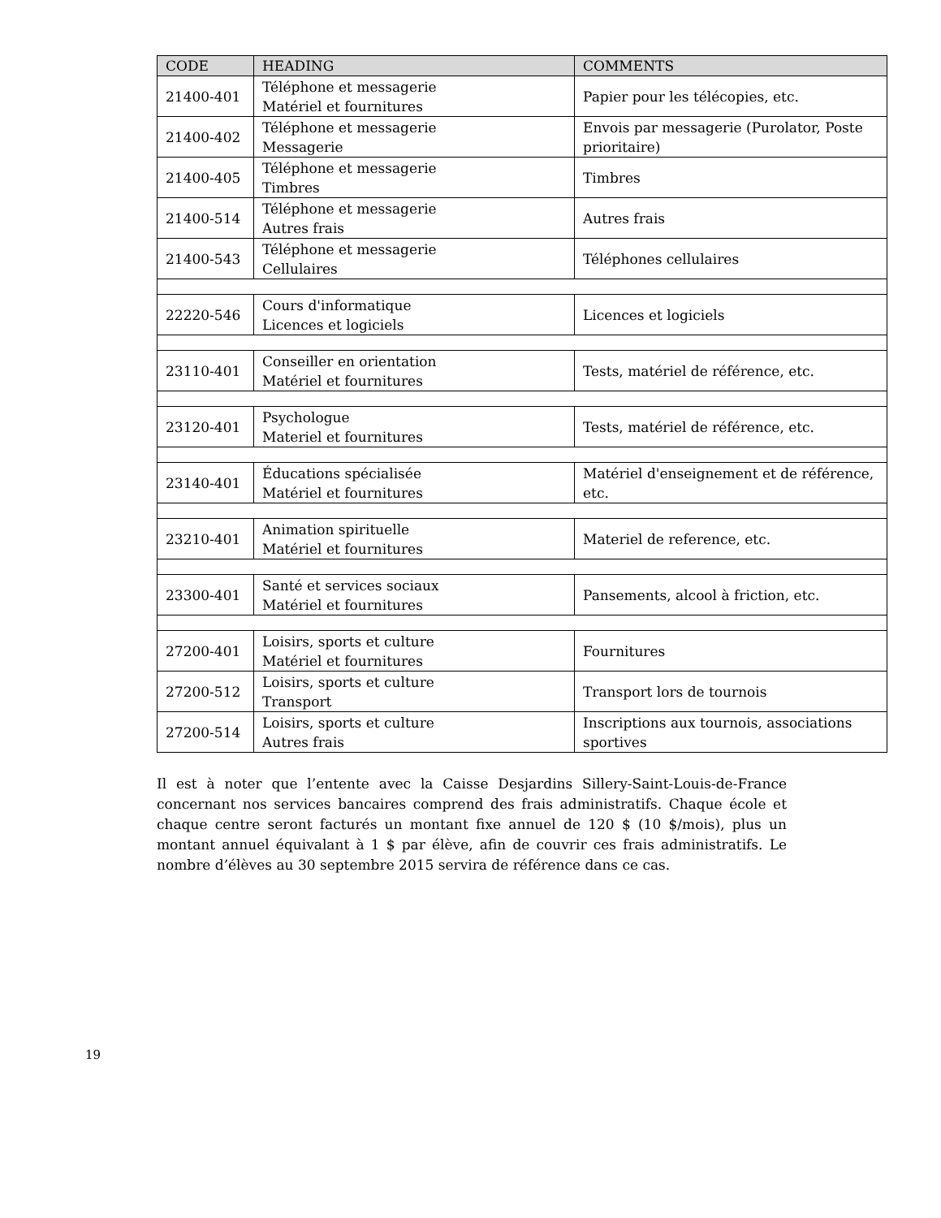| CODE | HEADING | COMMENTS |
| --- | --- | --- |
| 21400-401 | Téléphone et messagerie Matériel et fournitures | Papier pour les télécopies, etc. |
| 21400-402 | Téléphone et messagerie Messagerie | Envois par messagerie (Purolator, Poste prioritaire) |
| 21400-405 | Téléphone et messagerie Timbres | Timbres |
| 21400-514 | Téléphone et messagerie Autres frais | Autres frais |
| 21400-543 | Téléphone et messagerie Cellulaires | Téléphones cellulaires |
| 22220-546 | Cours d'informatique Licences et logiciels | Licences et logiciels |
| 23110-401 | Conseiller en orientation Matériel et fournitures | Tests, matériel de référence, etc. |
| 23120-401 | Psychologue Materiel et fournitures | Tests, matériel de référence, etc. |
| 23140-401 | Éducations spécialisée Matériel et fournitures | Matériel d'enseignement et de référence, etc. |
| 23210-401 | Animation spirituelle Matériel et fournitures | Materiel de reference, etc. |
| 23300-401 | Santé et services sociaux Matériel et fournitures | Pansements, alcool à friction, etc. |
| 27200-401 | Loisirs, sports et culture Matériel et fournitures | Fournitures |
| 27200-512 | Loisirs, sports et culture Transport | Transport lors de tournois |
| 27200-514 | Loisirs, sports et culture Autres frais | Inscriptions aux tournois, associations sportives |
Il est à noter que l’entente avec la Caisse Desjardins Sillery-Saint-Louis-de-France concernant nos services bancaires comprend des frais administratifs. Chaque école et chaque centre seront facturés un montant fixe annuel de 120 $ (10 $/mois), plus un montant annuel équivalant à 1 $ par élève, afin de couvrir ces frais administratifs. Le nombre d’élèves au 30 septembre 2015 servira de référence dans ce cas.
19